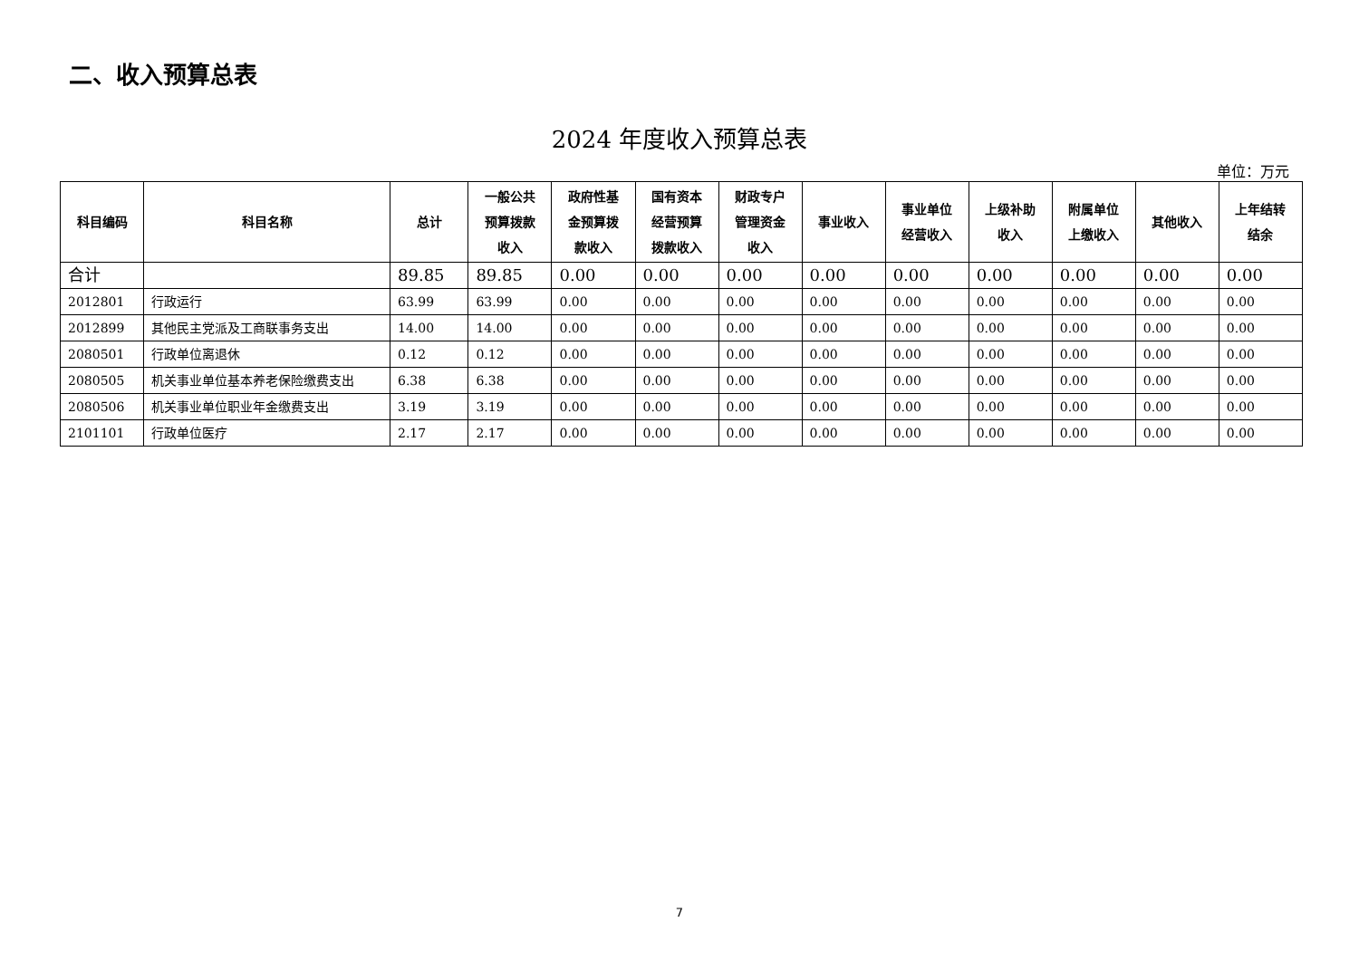二、收入预算总表
2024 年度收入预算总表
单位：万元
| 科目编码 | 科目名称 | 总计 | 一般公共 预算拨款 收入 | 政府性基 金预算拨 款收入 | 国有资本 经营预算 拨款收入 | 财政专户 管理资金 收入 | 事业收入 | 事业单位 经营收入 | 上级补助 收入 | 附属单位 上缴收入 | 其他收入 | 上年结转 结余 |
| --- | --- | --- | --- | --- | --- | --- | --- | --- | --- | --- | --- | --- |
| 合计 | | 89.85 | 89.85 | 0.00 | 0.00 | 0.00 | 0.00 | 0.00 | 0.00 | 0.00 | 0.00 | 0.00 |
| 2012801 | 行政运行 | 63.99 | 63.99 | 0.00 | 0.00 | 0.00 | 0.00 | 0.00 | 0.00 | 0.00 | 0.00 | 0.00 |
| 2012899 | 其他民主党派及工商联事务支出 | 14.00 | 14.00 | 0.00 | 0.00 | 0.00 | 0.00 | 0.00 | 0.00 | 0.00 | 0.00 | 0.00 |
| 2080501 | 行政单位离退休 | 0.12 | 0.12 | 0.00 | 0.00 | 0.00 | 0.00 | 0.00 | 0.00 | 0.00 | 0.00 | 0.00 |
| 2080505 | 机关事业单位基本养老保险缴费支出 | 6.38 | 6.38 | 0.00 | 0.00 | 0.00 | 0.00 | 0.00 | 0.00 | 0.00 | 0.00 | 0.00 |
| 2080506 | 机关事业单位职业年金缴费支出 | 3.19 | 3.19 | 0.00 | 0.00 | 0.00 | 0.00 | 0.00 | 0.00 | 0.00 | 0.00 | 0.00 |
| 2101101 | 行政单位医疗 | 2.17 | 2.17 | 0.00 | 0.00 | 0.00 | 0.00 | 0.00 | 0.00 | 0.00 | 0.00 | 0.00 |
7